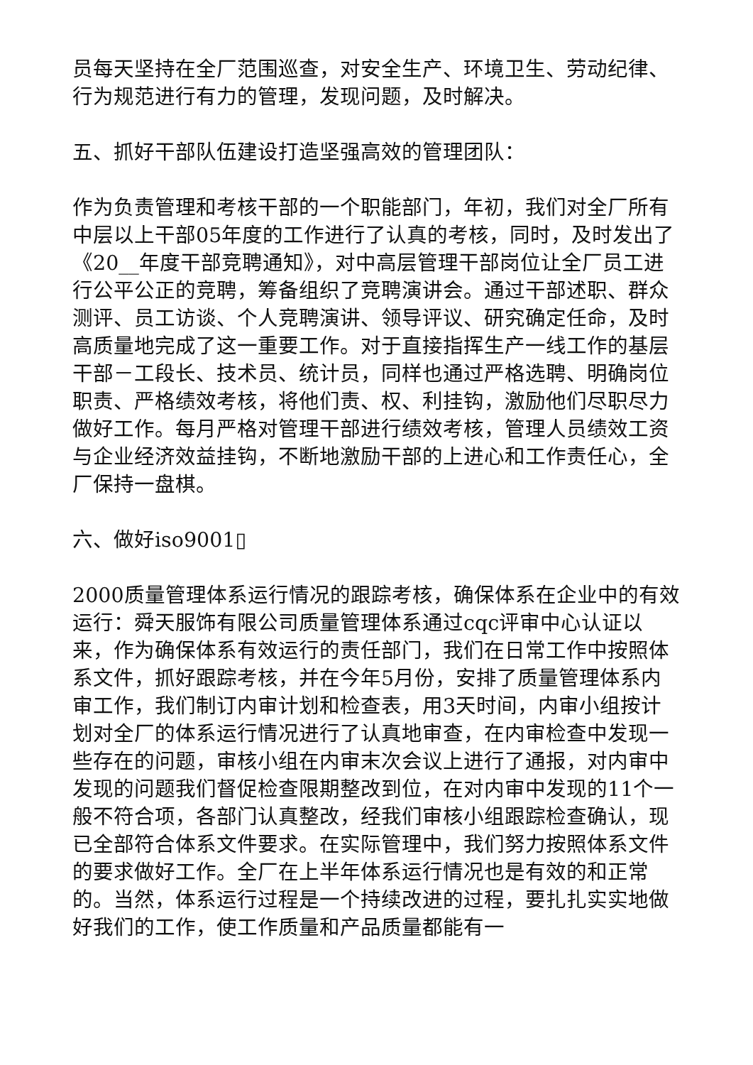员每天坚持在全厂范围巡查，对安全生产、环境卫生、劳动纪律、行为规范进行有力的管理，发现问题，及时解决。
五、抓好干部队伍建设打造坚强高效的管理团队：
作为负责管理和考核干部的一个职能部门，年初，我们对全厂所有中层以上干部05年度的工作进行了认真的考核，同时，及时发出了《20__年度干部竞聘通知》，对中高层管理干部岗位让全厂员工进行公平公正的竞聘，筹备组织了竞聘演讲会。通过干部述职、群众测评、员工访谈、个人竞聘演讲、领导评议、研究确定任命，及时高质量地完成了这一重要工作。对于直接指挥生产一线工作的基层干部－工段长、技术员、统计员，同样也通过严格选聘、明确岗位职责、严格绩效考核，将他们责、权、利挂钩，激励他们尽职尽力做好工作。每月严格对管理干部进行绩效考核，管理人员绩效工资与企业经济效益挂钩，不断地激励干部的上进心和工作责任心，全厂保持一盘棋。
六、做好iso9001▯
2000质量管理体系运行情况的跟踪考核，确保体系在企业中的有效运行：舜天服饰有限公司质量管理体系通过cqc评审中心认证以来，作为确保体系有效运行的责任部门，我们在日常工作中按照体系文件，抓好跟踪考核，并在今年5月份，安排了质量管理体系内审工作，我们制订内审计划和检查表，用3天时间，内审小组按计划对全厂的体系运行情况进行了认真地审查，在内审检查中发现一些存在的问题，审核小组在内审末次会议上进行了通报，对内审中发现的问题我们督促检查限期整改到位，在对内审中发现的11个一般不符合项，各部门认真整改，经我们审核小组跟踪检查确认，现已全部符合体系文件要求。在实际管理中，我们努力按照体系文件的要求做好工作。全厂在上半年体系运行情况也是有效的和正常的。当然，体系运行过程是一个持续改进的过程，要扎扎实实地做好我们的工作，使工作质量和产品质量都能有一